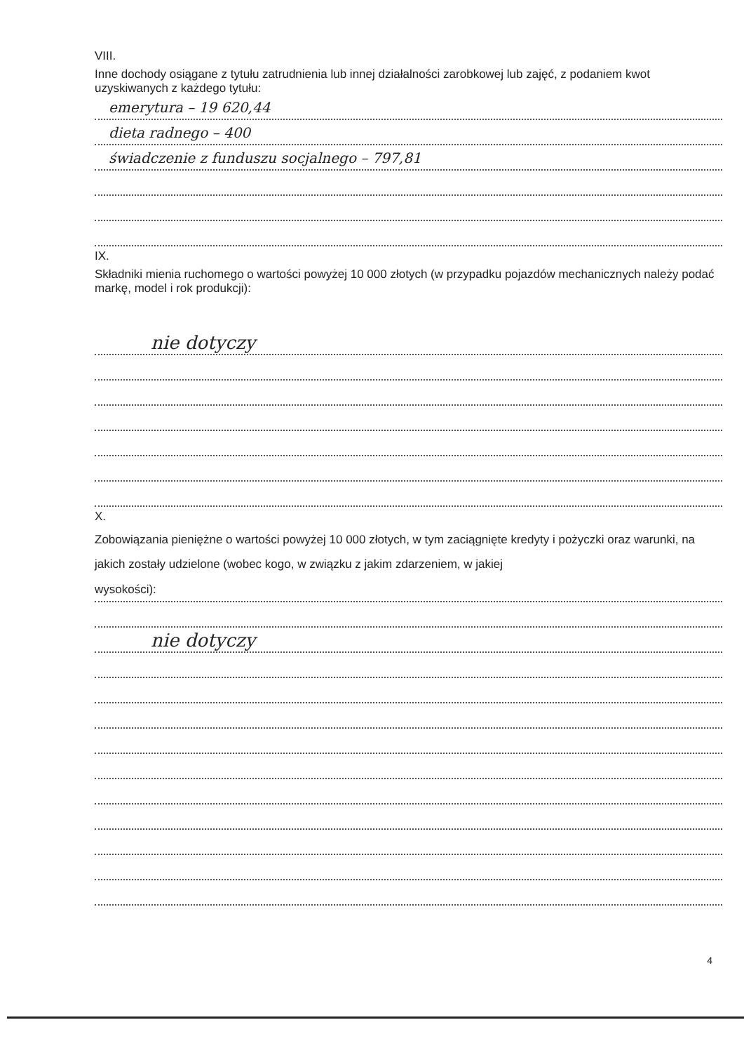VIII.
Inne dochody osiągane z tytułu zatrudnienia lub innej działalności zarobkowej lub zajęć, z podaniem kwot uzyskiwanych z każdego tytułu:
emerytura – 19 620,44
dieta radnego – 400
świadczenie z funduszu socjalnego – 797,81
IX.
Składniki mienia ruchomego o wartości powyżej 10 000 złotych (w przypadku pojazdów mechanicznych należy podać markę, model i rok produkcji):
nie dotyczy
X.
Zobowiązania pieniężne o wartości powyżej 10 000 złotych, w tym zaciągnięte kredyty i pożyczki oraz warunki, na jakich zostały udzielone (wobec kogo, w związku z jakim zdarzeniem, w jakiej
wysokości):
nie dotyczy
4